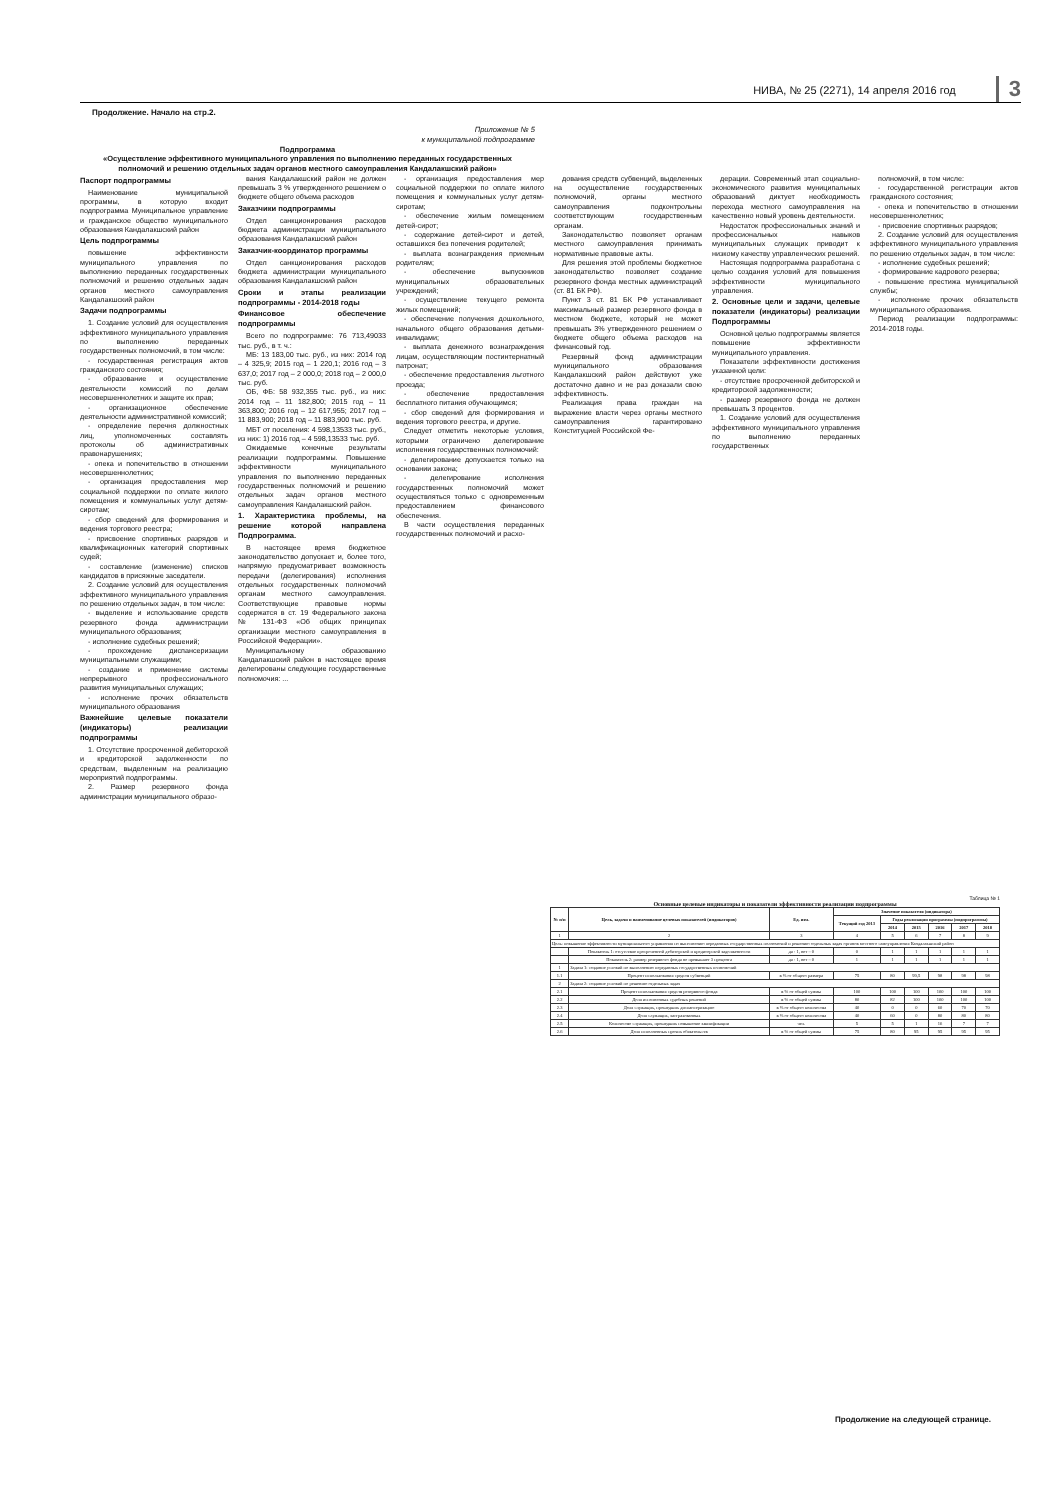НИВА, № 25 (2271), 14 апреля 2016 год 3
Продолжение. Начало на стр.2.
Приложение № 5
к муниципальной подпрограмме
Подпрограмма
«Осуществление эффективного муниципального управления по выполнению переданных государственных полномочий и решению отдельных задач органов местного самоуправления Кандалакшский район»
Паспорт подпрограммы
Наименование муниципальной программы, в которую входит подпрограмма Муниципальное управление и гражданское общество муниципального образования Кандалакшский район
Цель подпрограммы
повышение эффективности муниципального управления по выполнению переданных государственных полномочий и решению отдельных задач органов местного самоуправления Кандалакшский район
Задачи подпрограммы
1. Создание условий для осуществления эффективного муниципального управления по выполнению переданных государственных полномочий, в том числе:
- государственная регистрация актов гражданского состояния;
- образование и осуществление деятельности комиссий по делам несовершеннолетних и защите их прав;
- организационное обеспечение деятельности административной комиссий;
- определение перечня должностных лиц, уполномоченных составлять протоколы об административных правонарушениях;
- опека и попечительство в отношении несовершеннолетних;
- организация предоставления мер социальной поддержки по оплате жилого помещения и коммунальных услуг детям-сиротам;
- сбор сведений для формирования и ведения торгового реестра;
- присвоение спортивных разрядов и квалификационных категорий спортивных судей;
- составление (изменение) списков кандидатов в присяжные заседатели.
2. Создание условий для осуществления эффективного муниципального управления по решению отдельных задач, в том числе:
- выделение и использование средств резервного фонда администрации муниципального образования;
- исполнение судебных решений;
- прохождение диспансеризации муниципальными служащими;
- создание и применение системы непрерывного профессионального развития муниципальных служащих;
- исполнение прочих обязательств муниципального образования
Важнейшие целевые показатели (индикаторы) реализации подпрограммы
1. Отсутствие просроченной дебиторской и кредиторской задолженности по средствам, выделенным на реализацию мероприятий подпрограммы.
2. Размер резервного фонда администрации муниципального образо-
вания Кандалакшский район не должен превышать 3 % утвержденного решением о бюджете общего объема расходов
Заказчики подпрограммы
Отдел санкционирования расходов бюджета администрации муниципального образования Кандалакшский район
Заказчик-координатор программы
Отдел санкционирования расходов бюджета администрации муниципального образования Кандалакшский район
Сроки и этапы реализации подпрограммы - 2014-2018 годы
Финансовое обеспечение подпрограммы
Всего по подпрограмме: 76 713,49033 тыс. руб., в т. ч.:
МБ: 13 183,00 тыс. руб., из них: 2014 год – 4 325,9; 2015 год – 1 220,1; 2016 год – 3 637,0; 2017 год – 2 000,0; 2018 год – 2 000,0 тыс. руб.
ОБ, ФБ: 58 932,355 тыс. руб., из них: 2014 год – 11 182,800; 2015 год – 11 363,800; 2016 год – 12 617,955; 2017 год – 11 883,900; 2018 год – 11 883,900 тыс. руб.
МБТ от поселения: 4 598,13533 тыс. руб., из них: 1) 2016 год – 4 598,13533 тыс. руб.
Ожидаемые конечные результаты реализации подпрограммы. Повышение эффективности муниципального управления по выполнению переданных государственных полномочий и решению отдельных задач органов местного самоуправления Кандалакшский район.
1. Характеристика проблемы, на решение которой направлена Подпрограмма.
В настоящее время бюджетное законодательство допускает и, более того, напрямую предусматривает возможность передачи (делегирования) исполнения отдельных государственных полномочий органам местного самоуправления. Соответствующие правовые нормы содержатся в ст. 19 Федерального закона № 131-ФЗ «Об общих принципах организации местного самоуправления в Российской Федерации».
Муниципальному образованию Кандалакшский район в настоящее время делегированы следующие государственные полномочия: ...
- организация предоставления мер социальной поддержки по оплате жилого помещения и коммунальных услуг детям-сиротам;
- обеспечение жилым помещением детей-сирот;
- содержание детей-сирот и детей, оставшихся без попечения родителей;
- выплата вознаграждения приемным родителям;
- обеспечение выпускников муниципальных образовательных учреждений;
- осуществление текущего ремонта жилых помещений;
- обеспечение получения дошкольного, начального общего образования детьми-инвалидами;
- выплата денежного вознаграждения лицам, осуществляющим постинтернатный патронат;
- обеспечение предоставления льготного проезда;
- обеспечение предоставления бесплатного питания обучающимся;
- сбор сведений для формирования и ведения торгового реестра, и другие.
Следует отметить некоторые условия, которыми ограничено делегирование исполнения государственных полномочий:
- делегирование допускается только на основании закона;
- делегирование исполнения государственных полномочий может осуществляться только с одновременным предоставлением финансового обеспечения.
В части осуществления переданных государственных полномочий и расхо-
дования средств субвенций, выделенных на осуществление государственных полномочий, органы местного самоуправления подконтрольны соответствующим государственным органам.
Законодательство позволяет органам местного самоуправления принимать нормативные правовые акты.
Для решения этой проблемы бюджетное законодательство позволяет создание резервного фонда местных администраций (ст. 81 БК РФ).
Пункт 3 ст. 81 БК РФ устанавливает максимальный размер резервного фонда в местном бюджете, который не может превышать 3% утвержденного решением о бюджете общего объема расходов на финансовый год.
Резервный фонд администрации муниципального образования Кандалакшский район действуют уже достаточно давно и не раз доказали свою эффективность.
Реализация права граждан на выражение власти через органы местного самоуправления гарантировано Конституцией Российской Фе-
дерации. Современный этап социально-экономического развития муниципальных образований диктует необходимость перехода местного самоуправления на качественно новый уровень деятельности.
Недостаток профессиональных знаний и профессиональных навыков муниципальных служащих приводит к низкому качеству управленческих решений.
Настоящая подпрограмма разработана с целью создания условий для повышения эффективности муниципального управления.
2. Основные цели и задачи, целевые показатели (индикаторы) реализации Подпрограммы
Основной целью подпрограммы является повышение эффективности муниципального управления.
Показатели эффективности достижения указанной цели:
- отсутствие просроченной дебиторской и кредиторской задолженности;
- размер резервного фонда не должен превышать 3 процентов.
1. Создание условий для осуществления эффективного муниципального управления по выполнению переданных государственных
полномочий, в том числе:
- государственной регистрации актов гражданского состояния;
- опека и попечительство в отношении несовершеннолетних;
- присвоение спортивных разрядов;
2. Создание условий для осуществления эффективного муниципального управления по решению отдельных задач, в том числе:
- исполнение судебных решений;
- формирование кадрового резерва;
- повышение престижа муниципальной службы;
- исполнение прочих обязательств муниципального образования.
Период реализации подпрограммы: 2014-2018 годы.
Таблица № 1
Основные целевые индикаторы и показатели эффективности реализации подпрограммы
| № п/п | Цель, задачи и наименование целевых показателей (индикаторов) | Ед. изм. | Значение показателя (индикатора) | | | | | |
| --- | --- | --- | --- | --- | --- | --- | --- | --- |
| | | | Текущий год 2013 | Годы реализации программы (подпрограммы) | | | | |
| | | | | 2014 | 2015 | 2016 | 2017 | 2018 |
| 1 | 2 | 3 | 4 | 5 | 6 | 7 | 8 | 9 |
| Цель: повышение эффективности муниципального управления по выполнению переданных государственных полномочий и решению отдельных задач органов местного самоуправления Кандалакшский район | | | | | | | | |
| | Показатель 1: отсутствие просроченной дебиторской и кредиторской задолженности | да - 1, нет – 0 | 0 | 1 | 1 | 1 | 1 | 1 |
| | Показатель 2: размер резервного фонда не превышает 3 процента | да - 1, нет – 0 | 1 | 1 | 1 | 1 | 1 | 1 |
| 1 | Задача 1: создание условий по выполнению переданных государственных полномочий | | | | | | | |
| 1.1 | Процент использования средств субвенций | в % от общего размера | 75 | 80 | 99,5 | 98 | 98 | 98 |
| 2 | Задача 2: создание условий по решению отдельных задач | | | | | | | |
| 2.1 | Процент использования средств резервного фонда | в % от общей суммы | 100 | 100 | 100 | 100 | 100 | 100 |
| 2.2 | Доля исполненных судебных решений | в % от общей суммы | 80 | 82 | 100 | 100 | 100 | 100 |
| 2.3 | Доля служащих, прошедших диспансеризацию | в % от общего количества | 40 | 0 | 0 | 60 | 70 | 70 |
| 2.4 | Доля служащих, застрахованных | в % от общего количества | 40 | 60 | 0 | 80 | 80 | 80 |
| 2.5 | Количество служащих, прошедших повышение квалификации | чел. | 5 | 5 | 1 | 16 | 7 | 7 |
| 2.6 | Доля исполненных прочих обязательств | в % от общей суммы | 75 | 80 | 95 | 95 | 95 | 95 |
Продолжение на следующей странице.